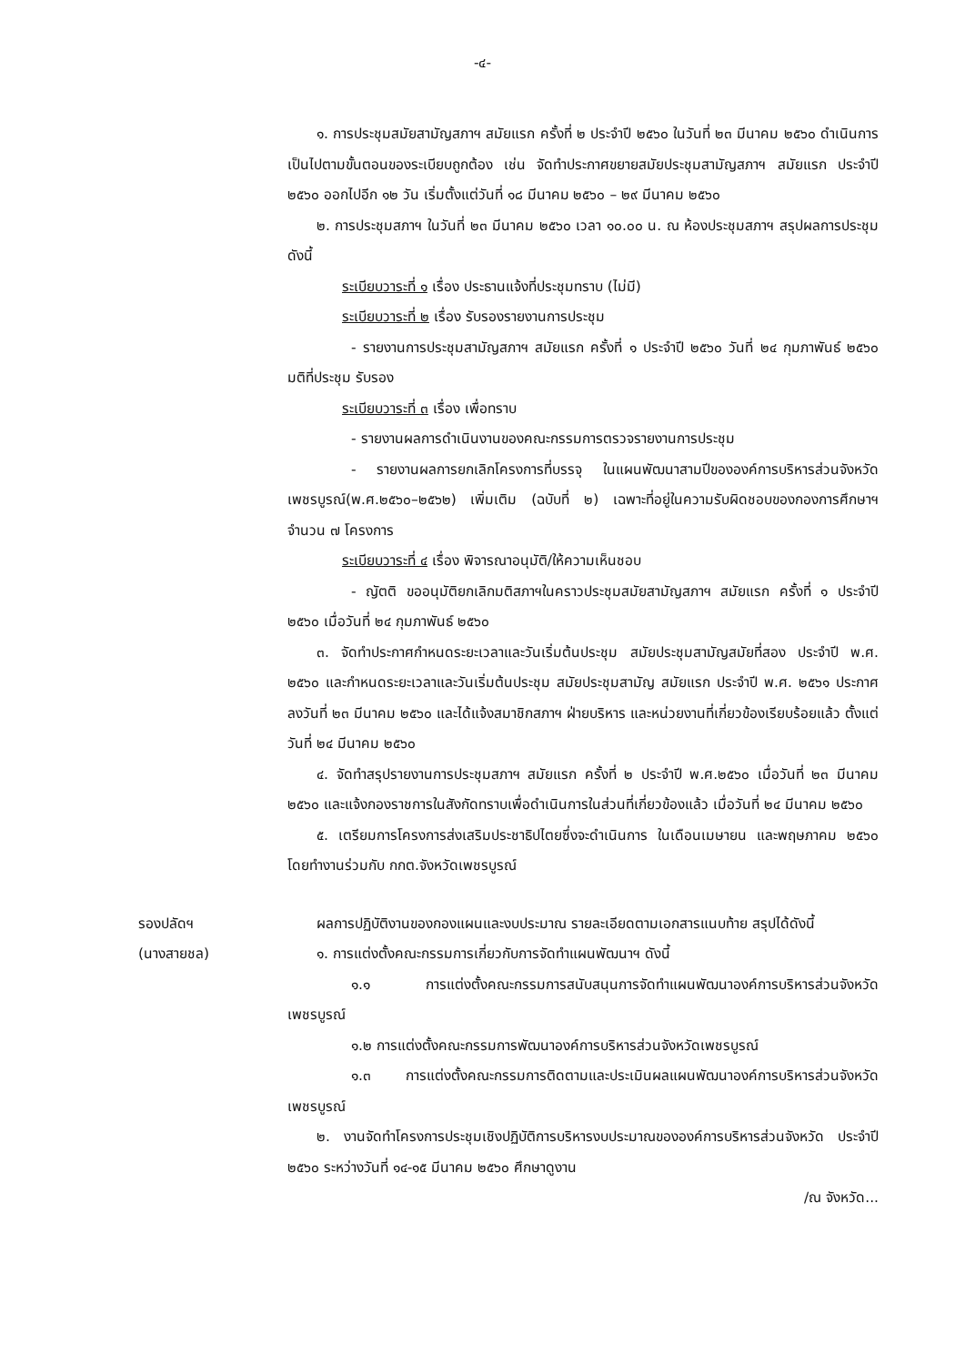-๔-
๑. การประชุมสมัยสามัญสภาฯ สมัยแรก ครั้งที่ ๒ ประจำปี ๒๕๖๐ ในวันที่ ๒๓ มีนาคม ๒๕๖๐ ดำเนินการเป็นไปตามขั้นตอนของระเบียบถูกต้อง เช่น จัดทำประกาศขยายสมัยประชุมสามัญสภาฯ สมัยแรก ประจำปี ๒๕๖๐ ออกไปอีก ๑๒ วัน เริ่มตั้งแต่วันที่ ๑๘ มีนาคม ๒๕๖๐ – ๒๙ มีนาคม ๒๕๖๐
๒. การประชุมสภาฯ ในวันที่ ๒๓ มีนาคม ๒๕๖๐ เวลา ๑๐.๐๐ น. ณ ห้องประชุมสภาฯ สรุปผลการประชุม ดังนี้
ระเบียบวาระที่ ๑ เรื่อง ประธานแจ้งที่ประชุมทราบ (ไม่มี)
ระเบียบวาระที่ ๒ เรื่อง รับรองรายงานการประชุม
- รายงานการประชุมสามัญสภาฯ สมัยแรก ครั้งที่ ๑ ประจำปี ๒๕๖๐ วันที่ ๒๔ กุมภาพันธ์ ๒๕๖๐ มติที่ประชุม รับรอง
ระเบียบวาระที่ ๓ เรื่อง เพื่อทราบ
- รายงานผลการดำเนินงานของคณะกรรมการตรวจรายงานการประชุม
- รายงานผลการยกเลิกโครงการที่บรรจุ ในแผนพัฒนาสามปีขององค์การบริหารส่วนจังหวัดเพชรบูรณ์(พ.ศ.๒๕๖๐–๒๕๖๒) เพิ่มเติม (ฉบับที่ ๒) เฉพาะที่อยู่ในความรับผิดชอบของกองการศึกษาฯ จำนวน ๗ โครงการ
ระเบียบวาระที่ ๔ เรื่อง พิจารณาอนุมัติ/ให้ความเห็นชอบ
- ญัตติ ขออนุมัติยกเลิกมติสภาฯในคราวประชุมสมัยสามัญสภาฯ สมัยแรก ครั้งที่ ๑ ประจำปี ๒๕๖๐ เมื่อวันที่ ๒๔ กุมภาพันธ์ ๒๕๖๐
๓. จัดทำประกาศกำหนดระยะเวลาและวันเริ่มต้นประชุม สมัยประชุมสามัญสมัยที่สอง ประจำปี พ.ศ. ๒๕๖๐ และกำหนดระยะเวลาและวันเริ่มต้นประชุม สมัยประชุมสามัญ สมัยแรก ประจำปี พ.ศ. ๒๕๖๑ ประกาศลงวันที่ ๒๓ มีนาคม ๒๕๖๐ และได้แจ้งสมาชิกสภาฯ ฝ่ายบริหาร และหน่วยงานที่เกี่ยวข้องเรียบร้อยแล้ว ตั้งแต่วันที่ ๒๔ มีนาคม ๒๕๖๐
๔. จัดทำสรุปรายงานการประชุมสภาฯ สมัยแรก ครั้งที่ ๒ ประจำปี พ.ศ.๒๕๖๐ เมื่อวันที่ ๒๓ มีนาคม ๒๕๖๐ และแจ้งกองราชการในสังกัดทราบเพื่อดำเนินการในส่วนที่เกี่ยวข้องแล้ว เมื่อวันที่ ๒๔ มีนาคม ๒๕๖๐
๕. เตรียมการโครงการส่งเสริมประชาธิปไตยซึ่งจะดำเนินการ ในเดือนเมษายน และพฤษภาคม ๒๕๖๐ โดยทำงานร่วมกับ กกต.จังหวัดเพชรบูรณ์
รองปลัดฯ
(นางสายชล)
ผลการปฏิบัติงานของกองแผนและงบประมาณ รายละเอียดตามเอกสารแนบท้าย สรุปได้ดังนี้
๑. การแต่งตั้งคณะกรรมการเกี่ยวกับการจัดทำแผนพัฒนาฯ ดังนี้
๑.๑ การแต่งตั้งคณะกรรมการสนับสนุนการจัดทำแผนพัฒนาองค์การบริหารส่วนจังหวัดเพชรบูรณ์
๑.๒ การแต่งตั้งคณะกรรมการพัฒนาองค์การบริหารส่วนจังหวัดเพชรบูรณ์
๑.๓ การแต่งตั้งคณะกรรมการติดตามและประเมินผลแผนพัฒนาองค์การบริหารส่วนจังหวัดเพชรบูรณ์
๒. งานจัดทำโครงการประชุมเชิงปฏิบัติการบริหารงบประมาณขององค์การบริหารส่วนจังหวัด ประจำปี ๒๕๖๐ ระหว่างวันที่ ๑๔-๑๕ มีนาคม ๒๕๖๐ ศึกษาดูงาน
/ณ จังหวัด...